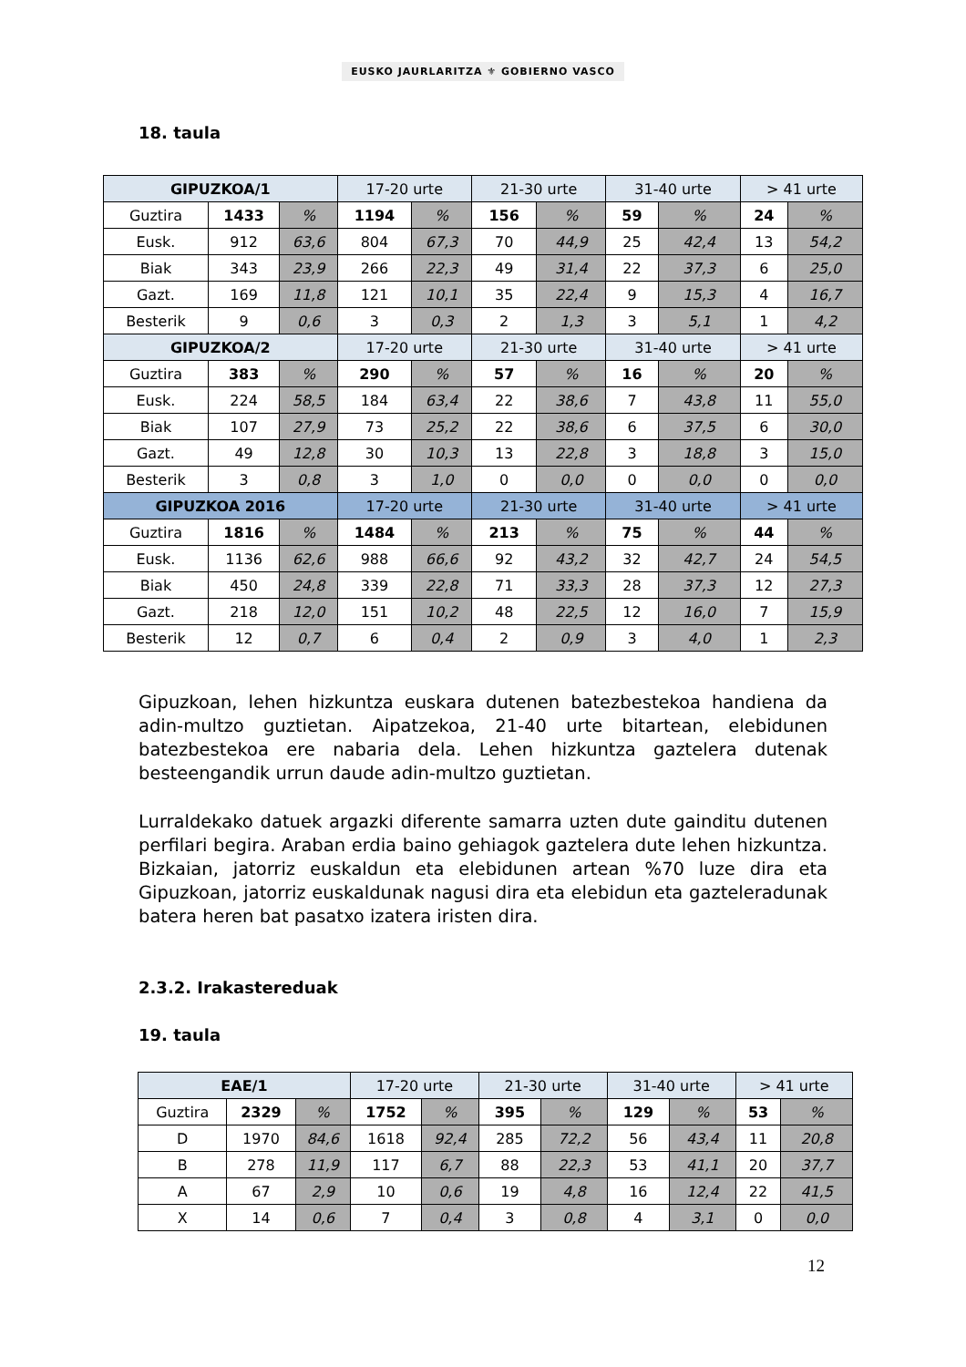EUSKO JAURLARITZA ⚜ GOBIERNO VASCO
18. taula
| GIPUZKOA/1 | | | 17-20 urte | | 21-30 urte | | 31-40 urte | | > 41 urte | |
| Guztira | 1433 | % | 1194 | % | 156 | % | 59 | % | 24 | % |
| Eusk. | 912 | 63,6 | 804 | 67,3 | 70 | 44,9 | 25 | 42,4 | 13 | 54,2 |
| Biak | 343 | 23,9 | 266 | 22,3 | 49 | 31,4 | 22 | 37,3 | 6 | 25,0 |
| Gazt. | 169 | 11,8 | 121 | 10,1 | 35 | 22,4 | 9 | 15,3 | 4 | 16,7 |
| Besterik | 9 | 0,6 | 3 | 0,3 | 2 | 1,3 | 3 | 5,1 | 1 | 4,2 |
| GIPUZKOA/2 | | | 17-20 urte | | 21-30 urte | | 31-40 urte | | > 41 urte | |
| Guztira | 383 | % | 290 | % | 57 | % | 16 | % | 20 | % |
| Eusk. | 224 | 58,5 | 184 | 63,4 | 22 | 38,6 | 7 | 43,8 | 11 | 55,0 |
| Biak | 107 | 27,9 | 73 | 25,2 | 22 | 38,6 | 6 | 37,5 | 6 | 30,0 |
| Gazt. | 49 | 12,8 | 30 | 10,3 | 13 | 22,8 | 3 | 18,8 | 3 | 15,0 |
| Besterik | 3 | 0,8 | 3 | 1,0 | 0 | 0,0 | 0 | 0,0 | 0 | 0,0 |
| GIPUZKOA 2016 | | | 17-20 urte | | 21-30 urte | | 31-40 urte | | > 41 urte | |
| Guztira | 1816 | % | 1484 | % | 213 | % | 75 | % | 44 | % |
| Eusk. | 1136 | 62,6 | 988 | 66,6 | 92 | 43,2 | 32 | 42,7 | 24 | 54,5 |
| Biak | 450 | 24,8 | 339 | 22,8 | 71 | 33,3 | 28 | 37,3 | 12 | 27,3 |
| Gazt. | 218 | 12,0 | 151 | 10,2 | 48 | 22,5 | 12 | 16,0 | 7 | 15,9 |
| Besterik | 12 | 0,7 | 6 | 0,4 | 2 | 0,9 | 3 | 4,0 | 1 | 2,3 |
Gipuzkoan, lehen hizkuntza euskara dutenen batezbestekoa handiena da adin-multzo guztietan. Aipatzekoa, 21-40 urte bitartean, elebidunen batezbestekoa ere nabaria dela. Lehen hizkuntza gaztelera dutenak besteengandik urrun daude adin-multzo guztietan.
Lurraldekako datuek argazki diferente samarra uzten dute gainditu dutenen perfilari begira. Araban erdia baino gehiagok gaztelera dute lehen hizkuntza. Bizkaian, jatorriz euskaldun eta elebidunen artean %70 luze dira eta Gipuzkoan, jatorriz euskaldunak nagusi dira eta elebidun eta gazteleradunak batera heren bat pasatxo izatera iristen dira.
2.3.2. Irakastereduak
19. taula
| EAE/1 | | | 17-20 urte | | 21-30 urte | | 31-40 urte | | > 41 urte | |
| Guztira | 2329 | % | 1752 | % | 395 | % | 129 | % | 53 | % |
| D | 1970 | 84,6 | 1618 | 92,4 | 285 | 72,2 | 56 | 43,4 | 11 | 20,8 |
| B | 278 | 11,9 | 117 | 6,7 | 88 | 22,3 | 53 | 41,1 | 20 | 37,7 |
| A | 67 | 2,9 | 10 | 0,6 | 19 | 4,8 | 16 | 12,4 | 22 | 41,5 |
| X | 14 | 0,6 | 7 | 0,4 | 3 | 0,8 | 4 | 3,1 | 0 | 0,0 |
12